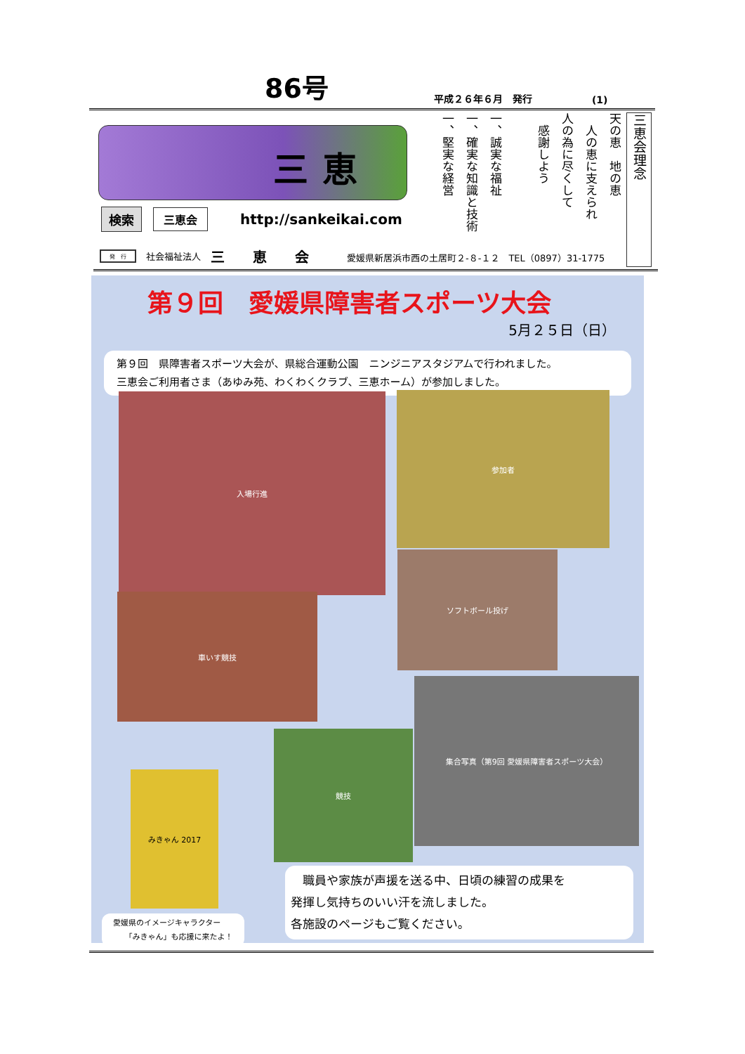86号 平成２６年６月　発行 (1)
三恵
検索 三恵会 http://sankeikai.com
三恵会理念
天の恵　地の恵
　人の恵に支えられ
人の為に尽くして
　感謝しよう
一、誠実な福祉
一、確実な知識と技術
一、堅実な経営
発　行 社会福祉法人 三恵会 愛媛県新居浜市西の土居町２-８-１２　TEL（0897）31-1775
第９回　愛媛県障害者スポーツ大会
5月２５日（日）
第９回　県障害者スポーツ大会が、県総合運動公園　ニンジニアスタジアムで行われました。
三恵会ご利用者さま（あゆみ苑、わくわくクラブ、三恵ホーム）が参加しました。
入場行進 参加者
車いす競技
ソフトボール投げ
集合写真（第9回 愛媛県障害者スポーツ大会）
競技
みきゃん 2017
愛媛県のイメージキャラクター
　　「みきゃん」も応援に来たよ！
　職員や家族が声援を送る中、日頃の練習の成果を
発揮し気持ちのいい汗を流しました。
各施設のページもご覧ください。